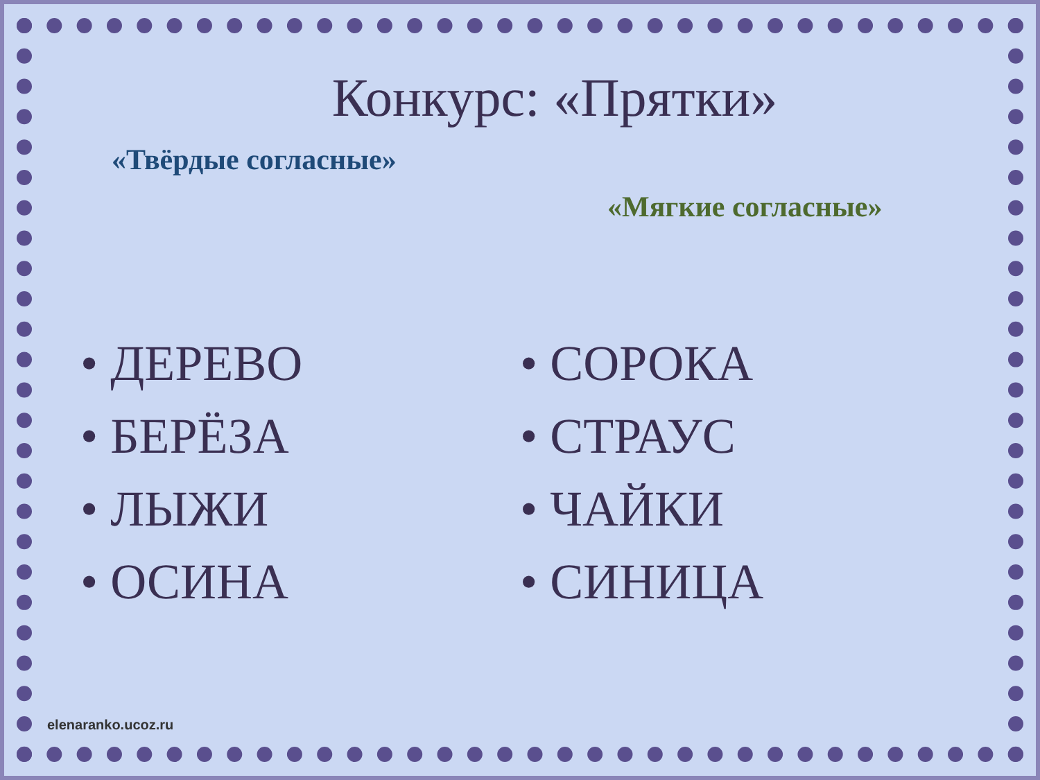Конкурс: «Прятки»
«Твёрдые согласные»
«Мягкие согласные»
• ДЕРЕВО
• БЕРЁЗА
• ЛЫЖИ
• ОСИНА
• СОРОКА
• СТРАУС
• ЧАЙКИ
• СИНИЦА
elenaranko.ucoz.ru